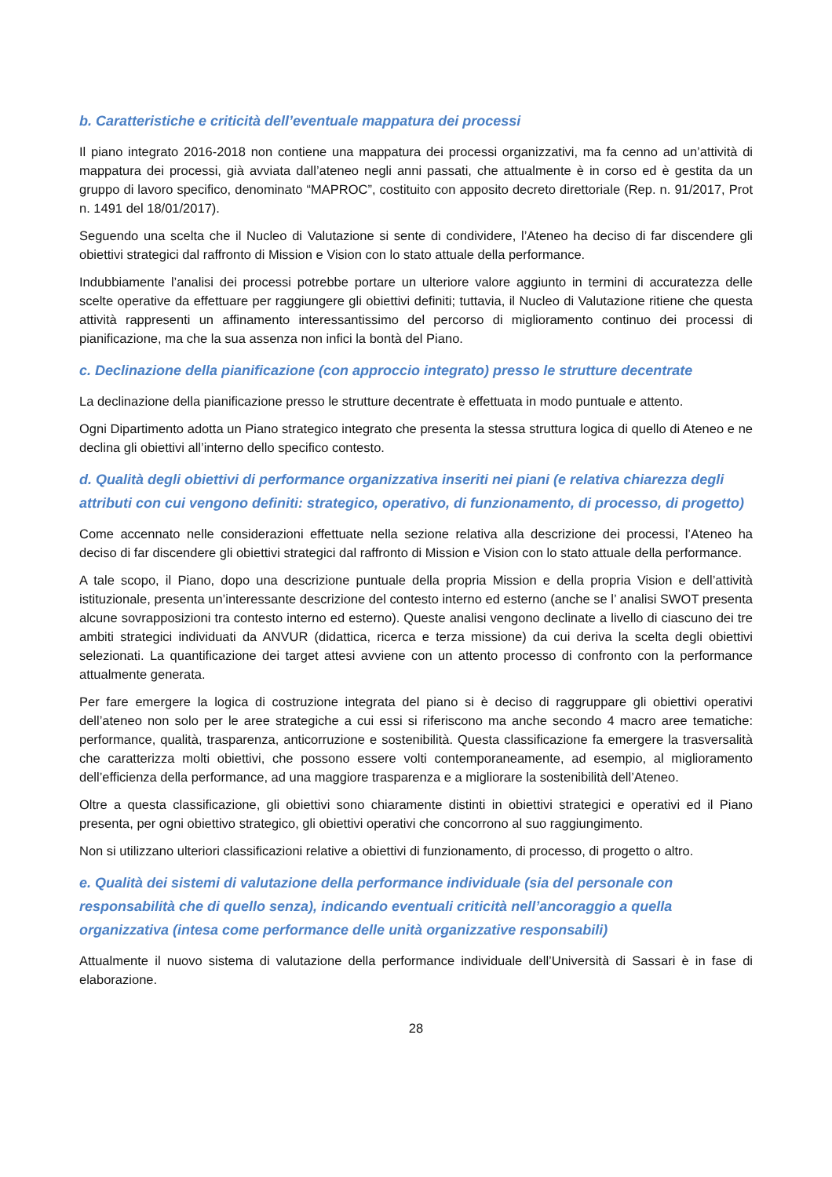b. Caratteristiche e criticità dell’eventuale mappatura dei processi
Il piano integrato 2016-2018 non contiene una mappatura dei processi organizzativi, ma fa cenno ad un’attività di mappatura dei processi, già avviata dall’ateneo negli anni passati, che attualmente è in corso ed è gestita da un gruppo di lavoro specifico, denominato “MAPROC”, costituito con apposito decreto direttoriale (Rep. n. 91/2017, Prot n. 1491 del 18/01/2017).
Seguendo una scelta che il Nucleo di Valutazione si sente di condividere, l’Ateneo ha deciso di far discendere gli obiettivi strategici dal raffronto di Mission e Vision con lo stato attuale della performance.
Indubbiamente l’analisi dei processi potrebbe portare un ulteriore valore aggiunto in termini di accuratezza delle scelte operative da effettuare per raggiungere gli obiettivi definiti; tuttavia, il Nucleo di Valutazione ritiene che questa attività rappresenti un affinamento interessantissimo del percorso di miglioramento continuo dei processi di pianificazione, ma che la sua assenza non infici la bontà del Piano.
c. Declinazione della pianificazione (con approccio integrato) presso le strutture decentrate
La declinazione della pianificazione presso le strutture decentrate è effettuata in modo puntuale e attento.
Ogni Dipartimento adotta un Piano strategico integrato che presenta la stessa struttura logica di quello di Ateneo e ne declina gli obiettivi all’interno dello specifico contesto.
d. Qualità degli obiettivi di performance organizzativa inseriti nei piani (e relativa chiarezza degli attributi con cui vengono definiti: strategico, operativo, di funzionamento, di processo, di progetto)
Come accennato nelle considerazioni effettuate nella sezione relativa alla descrizione dei processi, l’Ateneo ha deciso di far discendere gli obiettivi strategici dal raffronto di Mission e Vision con lo stato attuale della performance.
A tale scopo, il Piano, dopo una descrizione puntuale della propria Mission e della propria Vision e dell’attività istituzionale, presenta un’interessante descrizione del contesto interno ed esterno (anche se l’ analisi SWOT presenta alcune sovrapposizioni tra contesto interno ed esterno). Queste analisi vengono declinate a livello di ciascuno dei tre ambiti strategici individuati da ANVUR (didattica, ricerca e terza missione) da cui deriva la scelta degli obiettivi selezionati. La quantificazione dei target attesi avviene con un attento processo di confronto con la performance attualmente generata.
Per fare emergere la logica di costruzione integrata del piano si è deciso di raggruppare gli obiettivi operativi dell’ateneo non solo per le aree strategiche a cui essi si riferiscono ma anche secondo 4 macro aree tematiche: performance, qualità, trasparenza, anticorruzione e sostenibilità. Questa classificazione fa emergere la trasversalità che caratterizza molti obiettivi, che possono essere volti contemporaneamente, ad esempio, al miglioramento dell’efficienza della performance, ad una maggiore trasparenza e a migliorare la sostenibilità dell’Ateneo.
Oltre a questa classificazione, gli obiettivi sono chiaramente distinti in obiettivi strategici e operativi ed il Piano presenta, per ogni obiettivo strategico, gli obiettivi operativi che concorrono al suo raggiungimento.
Non si utilizzano ulteriori classificazioni relative a obiettivi di funzionamento, di processo, di progetto o altro.
e. Qualità dei sistemi di valutazione della performance individuale (sia del personale con responsabilità che di quello senza), indicando eventuali criticità nell’ancoraggio a quella organizzativa (intesa come performance delle unità organizzative responsabili)
Attualmente il nuovo sistema di valutazione della performance individuale dell’Università di Sassari è in fase di elaborazione.
28